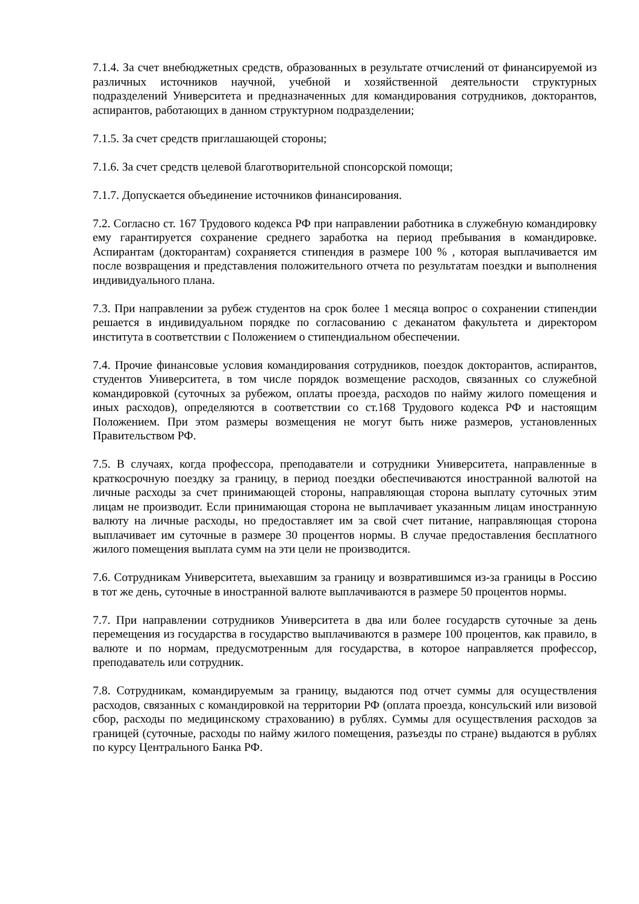7.1.4. За счет внебюджетных средств, образованных в результате отчислений от финансируемой из различных источников научной, учебной и хозяйственной деятельности структурных подразделений Университета и предназначенных для командирования сотрудников, докторантов, аспирантов, работающих в данном структурном подразделении;
7.1.5. За счет средств приглашающей стороны;
7.1.6. За счет средств целевой благотворительной спонсорской помощи;
7.1.7. Допускается объединение источников финансирования.
7.2. Согласно ст. 167 Трудового кодекса РФ при направлении работника в служебную командировку ему гарантируется сохранение среднего заработка на период пребывания в командировке. Аспирантам (докторантам) сохраняется стипендия в размере 100 % , которая выплачивается им после возвращения и представления положительного отчета по результатам поездки и выполнения индивидуального плана.
7.3. При направлении за рубеж студентов на срок более 1 месяца вопрос о сохранении стипендии решается в индивидуальном порядке по согласованию с деканатом факультета и директором института в соответствии с Положением о стипендиальном обеспечении.
7.4. Прочие финансовые условия командирования сотрудников, поездок докторантов, аспирантов, студентов Университета, в том числе порядок возмещение расходов, связанных со служебной командировкой (суточных за рубежом, оплаты проезда, расходов по найму жилого помещения и иных расходов), определяются в соответствии со ст.168 Трудового кодекса РФ и настоящим Положением. При этом размеры возмещения не могут быть ниже размеров, установленных Правительством РФ.
7.5. В случаях, когда профессора, преподаватели и сотрудники Университета, направленные в краткосрочную поездку за границу, в период поездки обеспечиваются иностранной валютой на личные расходы за счет принимающей стороны, направляющая сторона выплату суточных этим лицам не производит. Если принимающая сторона не выплачивает указанным лицам иностранную валюту на личные расходы, но предоставляет им за свой счет питание, направляющая сторона выплачивает им суточные в размере 30 процентов нормы. В случае предоставления бесплатного жилого помещения выплата сумм на эти цели не производится.
7.6. Сотрудникам Университета, выехавшим за границу и возвратившимся из-за границы в Россию в тот же день, суточные в иностранной валюте выплачиваются в размере 50 процентов нормы.
7.7. При направлении сотрудников Университета в два или более государств суточные за день перемещения из государства в государство выплачиваются в размере 100 процентов, как правило, в валюте и по нормам, предусмотренным для государства, в которое направляется профессор, преподаватель или сотрудник.
7.8. Сотрудникам, командируемым за границу, выдаются под отчет суммы для осуществления расходов, связанных с командировкой на территории РФ (оплата проезда, консульский или визовой сбор, расходы по медицинскому страхованию) в рублях. Суммы для осуществления расходов за границей (суточные, расходы по найму жилого помещения, разъезды по стране) выдаются в рублях по курсу Центрального Банка РФ.